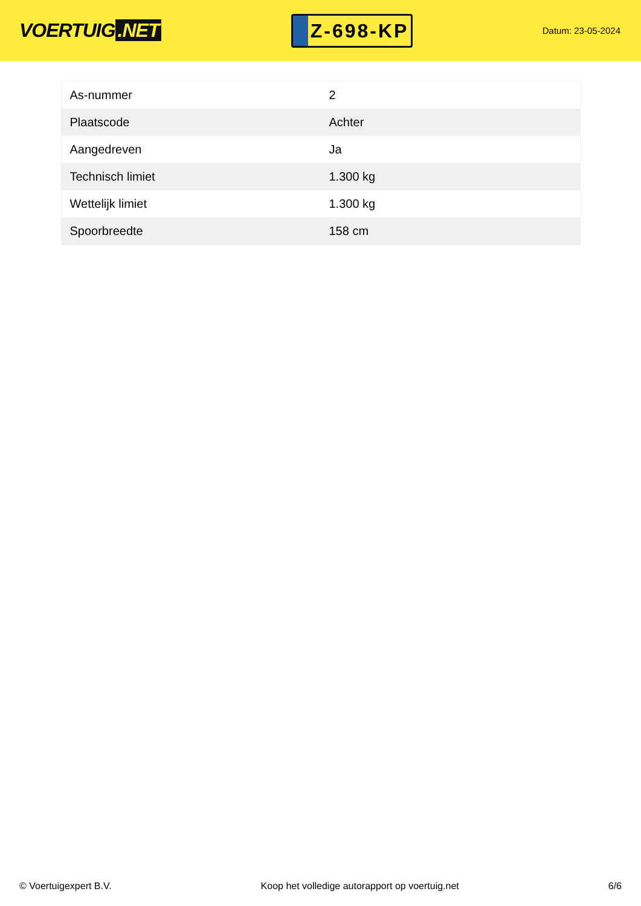VOERTUIG.NET
Z-698-KP
Datum: 23-05-2024
| As-nummer | 2 |
| Plaatscode | Achter |
| Aangedreven | Ja |
| Technisch limiet | 1.300 kg |
| Wettelijk limiet | 1.300 kg |
| Spoorbreedte | 158 cm |
© Voertuigexpert B.V. Koop het volledige autorapport op voertuig.net 6/6